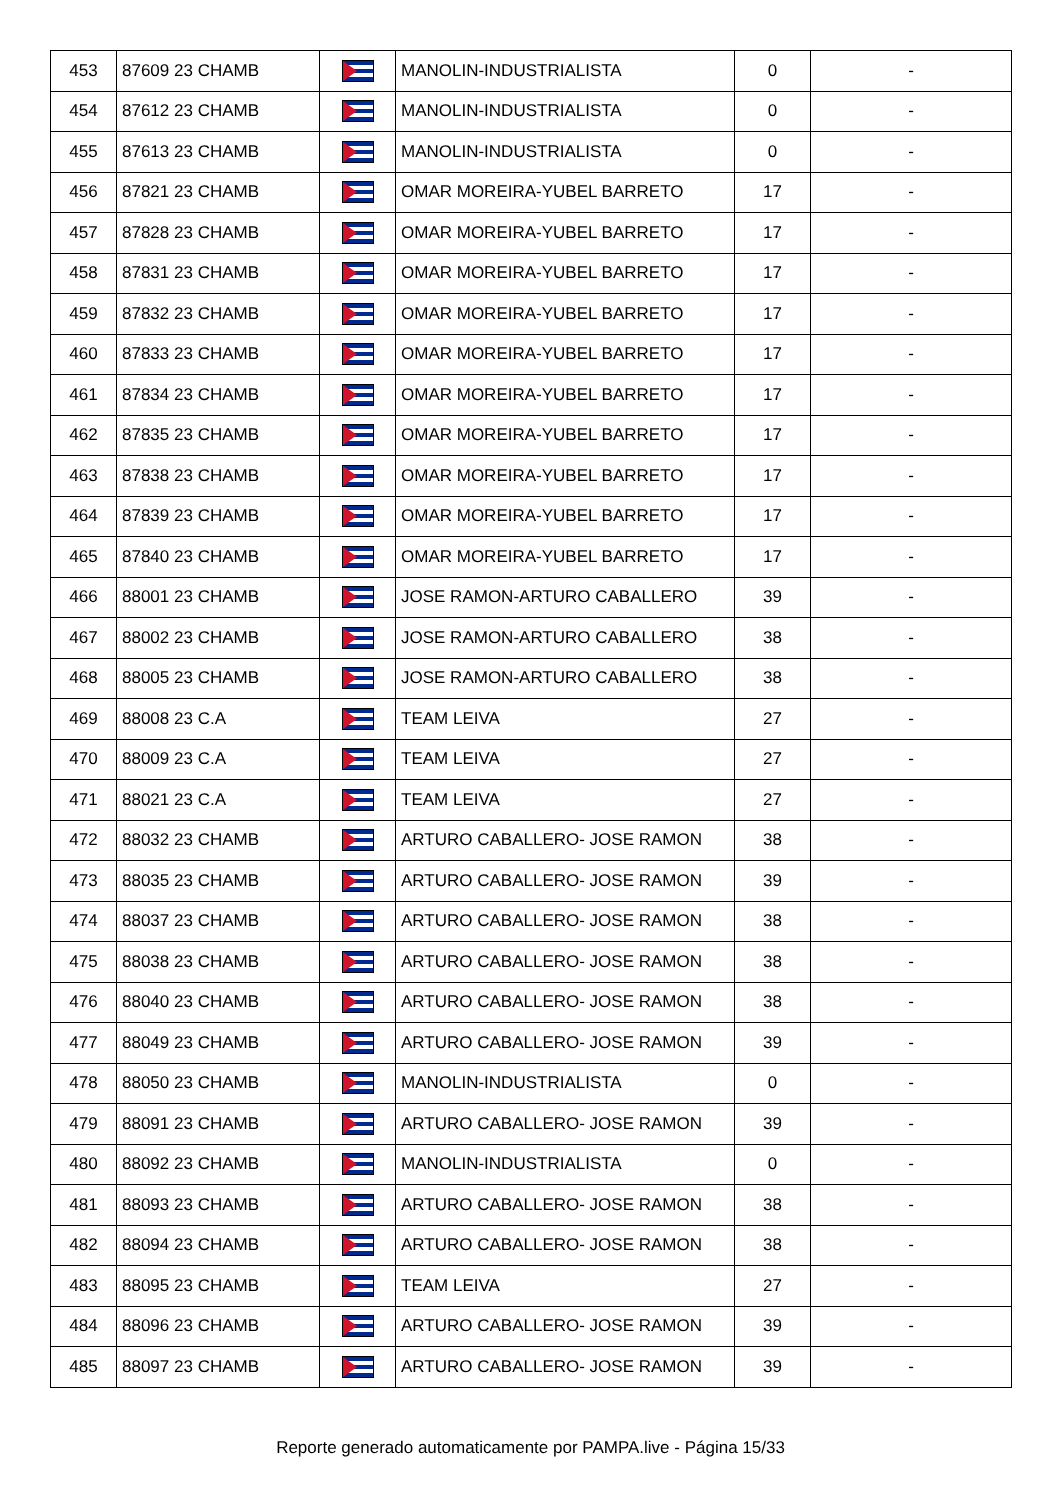| 453 | 87609 23 CHAMB | | MANOLIN-INDUSTRIALISTA | 0 | - |
| 454 | 87612 23 CHAMB | | MANOLIN-INDUSTRIALISTA | 0 | - |
| 455 | 87613 23 CHAMB | | MANOLIN-INDUSTRIALISTA | 0 | - |
| 456 | 87821 23 CHAMB | | OMAR MOREIRA-YUBEL BARRETO | 17 | - |
| 457 | 87828 23 CHAMB | | OMAR MOREIRA-YUBEL BARRETO | 17 | - |
| 458 | 87831 23 CHAMB | | OMAR MOREIRA-YUBEL BARRETO | 17 | - |
| 459 | 87832 23 CHAMB | | OMAR MOREIRA-YUBEL BARRETO | 17 | - |
| 460 | 87833 23 CHAMB | | OMAR MOREIRA-YUBEL BARRETO | 17 | - |
| 461 | 87834 23 CHAMB | | OMAR MOREIRA-YUBEL BARRETO | 17 | - |
| 462 | 87835 23 CHAMB | | OMAR MOREIRA-YUBEL BARRETO | 17 | - |
| 463 | 87838 23 CHAMB | | OMAR MOREIRA-YUBEL BARRETO | 17 | - |
| 464 | 87839 23 CHAMB | | OMAR MOREIRA-YUBEL BARRETO | 17 | - |
| 465 | 87840 23 CHAMB | | OMAR MOREIRA-YUBEL BARRETO | 17 | - |
| 466 | 88001 23 CHAMB | | JOSE RAMON-ARTURO CABALLERO | 39 | - |
| 467 | 88002 23 CHAMB | | JOSE RAMON-ARTURO CABALLERO | 38 | - |
| 468 | 88005 23 CHAMB | | JOSE RAMON-ARTURO CABALLERO | 38 | - |
| 469 | 88008 23 C.A | | TEAM LEIVA | 27 | - |
| 470 | 88009 23 C.A | | TEAM LEIVA | 27 | - |
| 471 | 88021 23 C.A | | TEAM LEIVA | 27 | - |
| 472 | 88032 23 CHAMB | | ARTURO CABALLERO- JOSE RAMON | 38 | - |
| 473 | 88035 23 CHAMB | | ARTURO CABALLERO- JOSE RAMON | 39 | - |
| 474 | 88037 23 CHAMB | | ARTURO CABALLERO- JOSE RAMON | 38 | - |
| 475 | 88038 23 CHAMB | | ARTURO CABALLERO- JOSE RAMON | 38 | - |
| 476 | 88040 23 CHAMB | | ARTURO CABALLERO- JOSE RAMON | 38 | - |
| 477 | 88049 23 CHAMB | | ARTURO CABALLERO- JOSE RAMON | 39 | - |
| 478 | 88050 23 CHAMB | | MANOLIN-INDUSTRIALISTA | 0 | - |
| 479 | 88091 23 CHAMB | | ARTURO CABALLERO- JOSE RAMON | 39 | - |
| 480 | 88092 23 CHAMB | | MANOLIN-INDUSTRIALISTA | 0 | - |
| 481 | 88093 23 CHAMB | | ARTURO CABALLERO- JOSE RAMON | 38 | - |
| 482 | 88094 23 CHAMB | | ARTURO CABALLERO- JOSE RAMON | 38 | - |
| 483 | 88095 23 CHAMB | | TEAM LEIVA | 27 | - |
| 484 | 88096 23 CHAMB | | ARTURO CABALLERO- JOSE RAMON | 39 | - |
| 485 | 88097 23 CHAMB | | ARTURO CABALLERO- JOSE RAMON | 39 | - |
Reporte generado automaticamente por PAMPA.live - Página 15/33